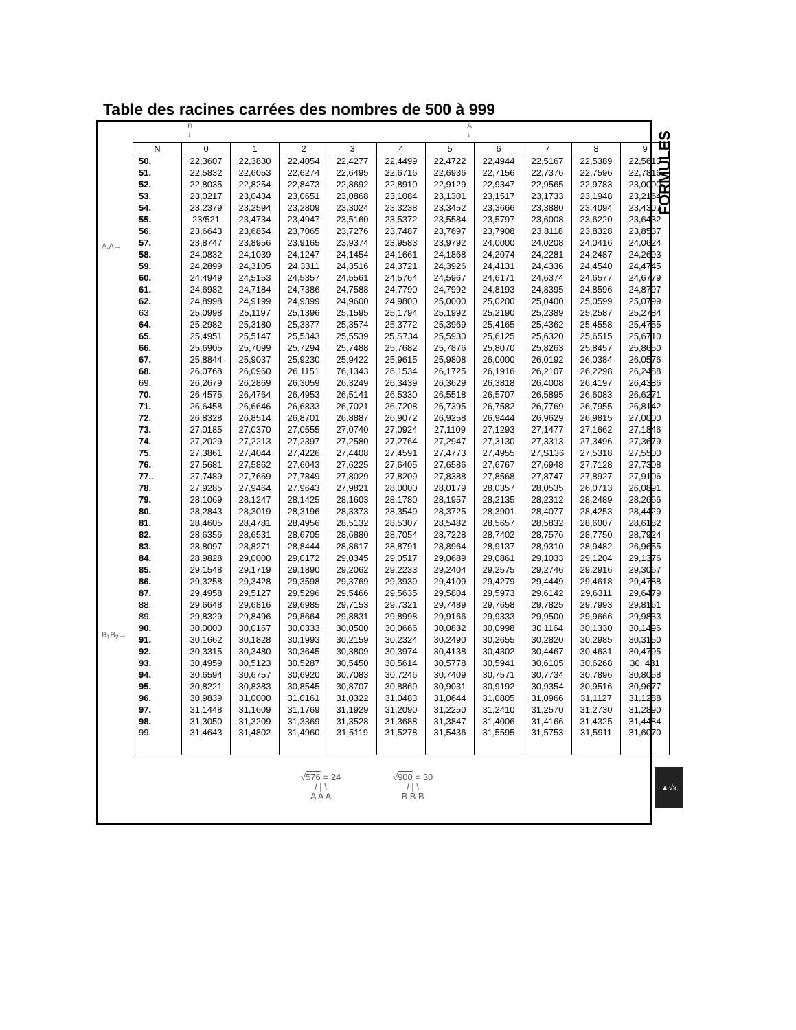Table des racines carrées des nombres de 500 à 999
FORMULES
B
↓
A
↓
A.A→
B<sub>1</sub>B<sub>2</sub>→
| N | 0 | 1 | 2 | 3 | 4 | 5 | 6 | 7 | 8 | 9 |
| --- | --- | --- | --- | --- | --- | --- | --- | --- | --- | --- |
| 50. | 22,3607 | 22,3830 | 22,4054 | 22,4277 | 22,4499 | 22,4722 | 22,4944 | 22,5167 | 22,5389 | 22,5610 |
| 51. | 22,5832 | 22,6053 | 22,6274 | 22,6495 | 22,6716 | 22,6936 | 22,7156 | 22,7376 | 22,7596 | 22,7816 |
| 52. | 22,8035 | 22,8254 | 22,8473 | 22,8692 | 22,8910 | 22,9129 | 22,9347 | 22,9565 | 22,9783 | 23,0000 |
| 53. | 23,0217 | 23,0434 | 23,0651 | 23,0868 | 23,1084 | 23,1301 | 23,1517 | 23,1733 | 23,1948 | 23,2164 |
| 54. | 23,2379 | 23,2594 | 23,2809 | 23,3024 | 23,3238 | 23,3452 | 23,3666 | 23,3880 | 23,4094 | 23,4307 |
| 55. | 23/521 | 23,4734 | 23,4947 | 23,5160 | 23,5372 | 23,5584 | 23,5797 | 23,6008 | 23,6220 | 23,6432 |
| 56. | 23,6643 | 23,6854 | 23,7065 | 23,7276 | 23,7487 | 23,7697 | 23,7908 | 23,8118 | 23,8328 | 23,8537 |
| 57. | 23,8747 | 23,8956 | 23,9165 | 23,9374 | 23,9583 | 23,9792 | 24,0000 | 24,0208 | 24,0416 | 24,0624 |
| 58. | 24,0832 | 24,1039 | 24,1247 | 24,1454 | 24,1661 | 24,1868 | 24,2074 | 24,2281 | 24,2487 | 24,2693 |
| 59. | 24,2899 | 24,3105 | 24,3311 | 24,3516 | 24,3721 | 24,3926 | 24,4131 | 24,4336 | 24,4540 | 24,4745 |
| 60. | 24,4949 | 24,5153 | 24,5357 | 24,5561 | 24,5764 | 24,5967 | 24,6171 | 24,6374 | 24,6577 | 24,6779 |
| 61. | 24,6982 | 24,7184 | 24,7386 | 24,7588 | 24,7790 | 24,7992 | 24,8193 | 24,8395 | 24,8596 | 24,8797 |
| 62. | 24,8998 | 24,9199 | 24,9399 | 24,9600 | 24,9800 | 25,0000 | 25,0200 | 25,0400 | 25,0599 | 25,0799 |
| 63. | 25,0998 | 25,1197 | 25,1396 | 25,1595 | 25,1794 | 25,1992 | 25,2190 | 25,2389 | 25,2587 | 25,2784 |
| 64. | 25,2982 | 25,3180 | 25,3377 | 25,3574 | 25,3772 | 25,3969 | 25,4165 | 25,4362 | 25,4558 | 25,4755 |
| 65. | 25,4951 | 25,5147 | 25,5343 | 25,5539 | 25,S734 | 25,5930 | 25,6125 | 25,6320 | 25,6515 | 25,6710 |
| 66. | 25,6905 | 25,7099 | 25,7294 | 25,7488 | 25,7682 | 25,7876 | 25,8070 | 25,8263 | 25,8457 | 25,8650 |
| 67. | 25,8844 | 25,9037 | 25,9230 | 25,9422 | 25,9615 | 25,9808 | 26,0000 | 26,0192 | 26,0384 | 26,0576 |
| 68. | 26,0768 | 26,0960 | 26,1151 | 76,1343 | 26,1534 | 26,1725 | 26,1916 | 26,2107 | 26,2298 | 26,2488 |
| 69. | 26,2679 | 26,2869 | 26,3059 | 26,3249 | 26,3439 | 26,3629 | 26,3818 | 26,4008 | 26,4197 | 26,4386 |
| 70. | 26 4575 | 26,4764 | 26,4953 | 26,5141 | 26,5330 | 26,5518 | 26,5707 | 26,5895 | 26,6083 | 26,6271 |
| 71. | 26,6458 | 26,6646 | 26,6833 | 26,7021 | 26,7208 | 26,7395 | 26,7582 | 26,7769 | 26,7955 | 26,8142 |
| 72. | 26,8328 | 26,8514 | 26,8701 | 26,8887 | 26,9072 | 26,9258 | 26,9444 | 26,9629 | 26,9815 | 27,0000 |
| 73. | 27,0185 | 27,0370 | 27,0555 | 27,0740 | 27,0924 | 27,1109 | 27,1293 | 27,1477 | 27,1662 | 27,1846 |
| 74. | 27,2029 | 27,2213 | 27,2397 | 27,2580 | 27,2764 | 27,2947 | 27,3130 | 27,3313 | 27,3496 | 27,3679 |
| 75. | 27,3861 | 27,4044 | 27,4226 | 27,4408 | 27,4591 | 27,4773 | 27,4955 | 27,S136 | 27,5318 | 27,5500 |
| 76. | 27,5681 | 27,5862 | 27,6043 | 27,6225 | 27,6405 | 27,6586 | 27,6767 | 27,6948 | 27,7128 | 27,7308 |
| 77.. | 27,7489 | 27,7669 | 27,7849 | 27,8029 | 27,8209 | 27,8388 | 27,8568 | 27,8747 | 27,8927 | 27,9106 |
| 78. | 27,9285 | 27,9464 | 27,9643 | 27,9821 | 28,0000 | 28,0179 | 28,0357 | 28,0535 | 26,0713 | 26,0891 |
| 79. | 28,1069 | 28,1247 | 28,1425 | 28,1603 | 28,1780 | 28,1957 | 28,2135 | 28,2312 | 28,2489 | 28,2666 |
| 80. | 28,2843 | 28,3019 | 28,3196 | 28,3373 | 28,3549 | 28,3725 | 28,3901 | 28,4077 | 28,4253 | 28,4429 |
| 81. | 28,4605 | 28,4781 | 28,4956 | 28,5132 | 28,5307 | 28,5482 | 28,5657 | 28,5832 | 28,6007 | 28,6182 |
| 82. | 28,6356 | 28,6531 | 28,6705 | 28,6880 | 28,7054 | 28,7228 | 28,7402 | 28,7576 | 28,7750 | 28,7924 |
| 83. | 28,8097 | 28,8271 | 28,8444 | 28,8617 | 28,8791 | 28,8964 | 28,9137 | 28,9310 | 28,9482 | 26,9655 |
| 84. | 28,9828 | 29,0000 | 29,0172 | 29,0345 | 29,0517 | 29,0689 | 29,0861 | 29,1033 | 29,1204 | 29,1376 |
| 85. | 29,1548 | 29,1719 | 29,1890 | 29,2062 | 29,2233 | 29,2404 | 29,2575 | 29,2746 | 29,2916 | 29,3067 |
| 86. | 29,3258 | 29,3428 | 29,3598 | 29,3769 | 29,3939 | 29,4109 | 29,4279 | 29,4449 | 29,4618 | 29,4788 |
| 87. | 29,4958 | 29,5127 | 29,5296 | 29,5466 | 29,5635 | 29,5804 | 29,5973 | 29,6142 | 29,6311 | 29,6479 |
| 88. | 29,6648 | 29,6816 | 29,6985 | 29,7153 | 29,7321 | 29,7489 | 29,7658 | 29,7825 | 29,7993 | 29,8161 |
| 89. | 29,8329 | 29,8496 | 29,8664 | 29,8831 | 29;8998 | 29,9166 | 29,9333 | 29,9500 | 29,9666 | 29,9833 |
| 90. | 30,0000 | 30,0167 | 30,0333 | 30,0500 | 30,0666 | 30,0832 | 30,0998 | 30,1164 | 30,1330 | 30,1496 |
| 91. | 30,1662 | 30,1828 | 30,1993 | 30,2159 | 30,2324 | 30,2490 | 30,2655 | 30,2820 | 30,2985 | 30,3150 |
| 92. | 30,3315 | 30,3480 | 30,3645 | 30,3809 | 30,3974 | 30,4138 | 30,4302 | 30,4467 | 30,4631 | 30,4795 |
| 93. | 30,4959 | 30,5123 | 30,5287 | 30,5450 | 30,5614 | 30,5778 | 30,5941 | 30,6105 | 30,6268 | 30, 431 |
| 94. | 30,6594 | 30,6757 | 30,6920 | 30,7083 | 30,7246 | 30,7409 | 30,7571 | 30,7734 | 30,7896 | 30,8058 |
| 95. | 30,8221 | 30,8383 | 30,8545 | 30,8707 | 30,8869 | 30,9031 | 30,9192 | 30,9354 | 30,9516 | 30,9677 |
| 96. | 30,9839 | 31,0000 | 31,0161 | 31,0322 | 31,0483 | 31,0644 | 31,0805 | 31,0966 | 31,1127 | 31,1288 |
| 97. | 31,1448 | 31,1609 | 31,1769 | 31,1929 | 31,2090 | 31,2250 | 31,2410 | 31,2570 | 31,2730 | 31,2890 |
| 98. | 31,3050 | 31,3209 | 31,3369 | 31,3528 | 31,3688 | 31,3847 | 31,4006 | 31,4166 | 31,4325 | 31,4484 |
| 99. | 31,4643 | 31,4802 | 31,4960 | 31,5119 | 31,5278 | 31,5436 | 31,5595 | 31,5753 | 31,5911 | 31,6070 |
√576 = 24
/ | \
A A A
√900 = 30
/ | \
B B B
▲√x